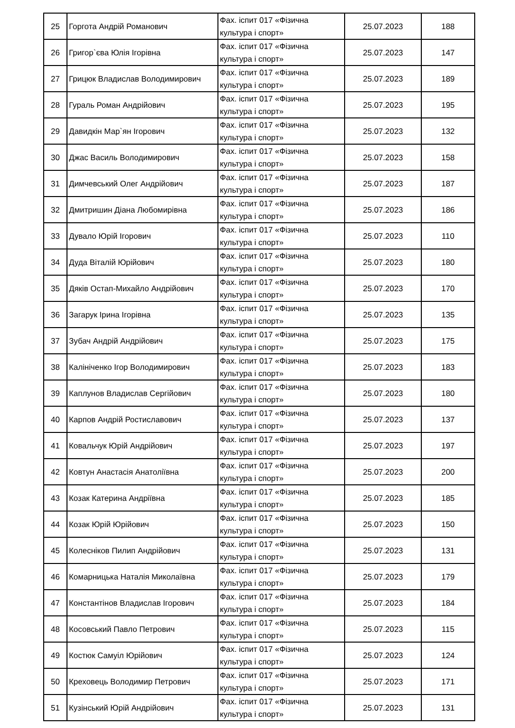| 25 | Горгота Андрій Романович | Фах. іспит 017 «Фізична культура і спорт» | 25.07.2023 | 188 |
| 26 | Григор`єва Юлія Ігорівна | Фах. іспит 017 «Фізична культура і спорт» | 25.07.2023 | 147 |
| 27 | Грицюк Владислав Володимирович | Фах. іспит 017 «Фізична культура і спорт» | 25.07.2023 | 189 |
| 28 | Гураль Роман Андрійович | Фах. іспит 017 «Фізична культура і спорт» | 25.07.2023 | 195 |
| 29 | Давидкін Мар`ян Ігорович | Фах. іспит 017 «Фізична культура і спорт» | 25.07.2023 | 132 |
| 30 | Джас Василь Володимирович | Фах. іспит 017 «Фізична культура і спорт» | 25.07.2023 | 158 |
| 31 | Димчевський Олег Андрійович | Фах. іспит 017 «Фізична культура і спорт» | 25.07.2023 | 187 |
| 32 | Дмитришин Діана Любомирівна | Фах. іспит 017 «Фізична культура і спорт» | 25.07.2023 | 186 |
| 33 | Дувало Юрій Ігорович | Фах. іспит 017 «Фізична культура і спорт» | 25.07.2023 | 110 |
| 34 | Дуда Віталій Юрійович | Фах. іспит 017 «Фізична культура і спорт» | 25.07.2023 | 180 |
| 35 | Дяків Остап-Михайло Андрійович | Фах. іспит 017 «Фізична культура і спорт» | 25.07.2023 | 170 |
| 36 | Загарук Ірина Ігорівна | Фах. іспит 017 «Фізична культура і спорт» | 25.07.2023 | 135 |
| 37 | Зубач Андрій Андрійович | Фах. іспит 017 «Фізична культура і спорт» | 25.07.2023 | 175 |
| 38 | Калініченко Ігор Володимирович | Фах. іспит 017 «Фізична культура і спорт» | 25.07.2023 | 183 |
| 39 | Каплунов Владислав Сергійович | Фах. іспит 017 «Фізична культура і спорт» | 25.07.2023 | 180 |
| 40 | Карпов Андрій Ростиславович | Фах. іспит 017 «Фізична культура і спорт» | 25.07.2023 | 137 |
| 41 | Ковальчук Юрій Андрійович | Фах. іспит 017 «Фізична культура і спорт» | 25.07.2023 | 197 |
| 42 | Ковтун Анастасія Анатоліївна | Фах. іспит 017 «Фізична культура і спорт» | 25.07.2023 | 200 |
| 43 | Козак Катерина Андріївна | Фах. іспит 017 «Фізична культура і спорт» | 25.07.2023 | 185 |
| 44 | Козак Юрій Юрійович | Фах. іспит 017 «Фізична культура і спорт» | 25.07.2023 | 150 |
| 45 | Колесніков Пилип Андрійович | Фах. іспит 017 «Фізична культура і спорт» | 25.07.2023 | 131 |
| 46 | Комарницька Наталія Миколаївна | Фах. іспит 017 «Фізична культура і спорт» | 25.07.2023 | 179 |
| 47 | Константінов Владислав Ігорович | Фах. іспит 017 «Фізична культура і спорт» | 25.07.2023 | 184 |
| 48 | Косовський Павло Петрович | Фах. іспит 017 «Фізична культура і спорт» | 25.07.2023 | 115 |
| 49 | Костюк Самуіл Юрійович | Фах. іспит 017 «Фізична культура і спорт» | 25.07.2023 | 124 |
| 50 | Креховець Володимир Петрович | Фах. іспит 017 «Фізична культура і спорт» | 25.07.2023 | 171 |
| 51 | Кузінський Юрій Андрійович | Фах. іспит 017 «Фізична культура і спорт» | 25.07.2023 | 131 |